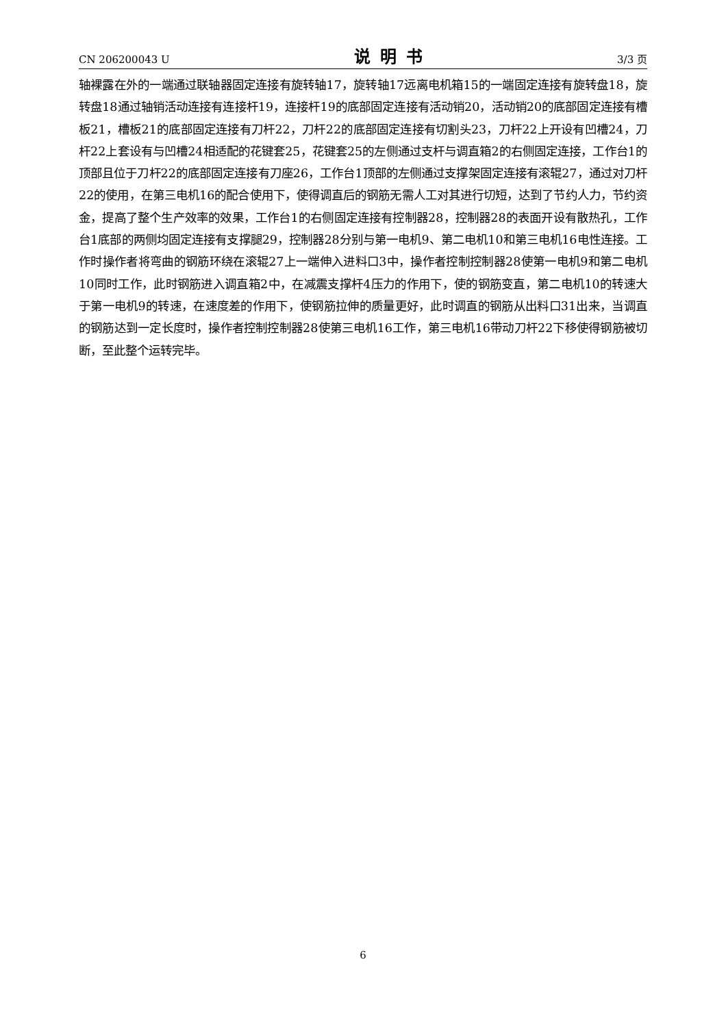CN 206200043 U 说明书 3/3 页
轴裸露在外的一端通过联轴器固定连接有旋转轴17，旋转轴17远离电机箱15的一端固定连接有旋转盘18，旋转盘18通过轴销活动连接有连接杆19，连接杆19的底部固定连接有活动销20，活动销20的底部固定连接有槽板21，槽板21的底部固定连接有刀杆22，刀杆22的底部固定连接有切割头23，刀杆22上开设有凹槽24，刀杆22上套设有与凹槽24相适配的花键套25，花键套25的左侧通过支杆与调直箱2的右侧固定连接，工作台1的顶部且位于刀杆22的底部固定连接有刀座26，工作台1顶部的左侧通过支撑架固定连接有滚辊27，通过对刀杆22的使用，在第三电机16的配合使用下，使得调直后的钢筋无需人工对其进行切短，达到了节约人力，节约资金，提高了整个生产效率的效果，工作台1的右侧固定连接有控制器28，控制器28的表面开设有散热孔，工作台1底部的两侧均固定连接有支撑腿29，控制器28分别与第一电机9、第二电机10和第三电机16电性连接。工作时操作者将弯曲的钢筋环绕在滚辊27上一端伸入进料口3中，操作者控制控制器28使第一电机9和第二电机10同时工作，此时钢筋进入调直箱2中，在减震支撑杆4压力的作用下，使的钢筋变直，第二电机10的转速大于第一电机9的转速，在速度差的作用下，使钢筋拉伸的质量更好，此时调直的钢筋从出料口31出来，当调直的钢筋达到一定长度时，操作者控制控制器28使第三电机16工作，第三电机16带动刀杆22下移使得钢筋被切断，至此整个运转完毕。
6